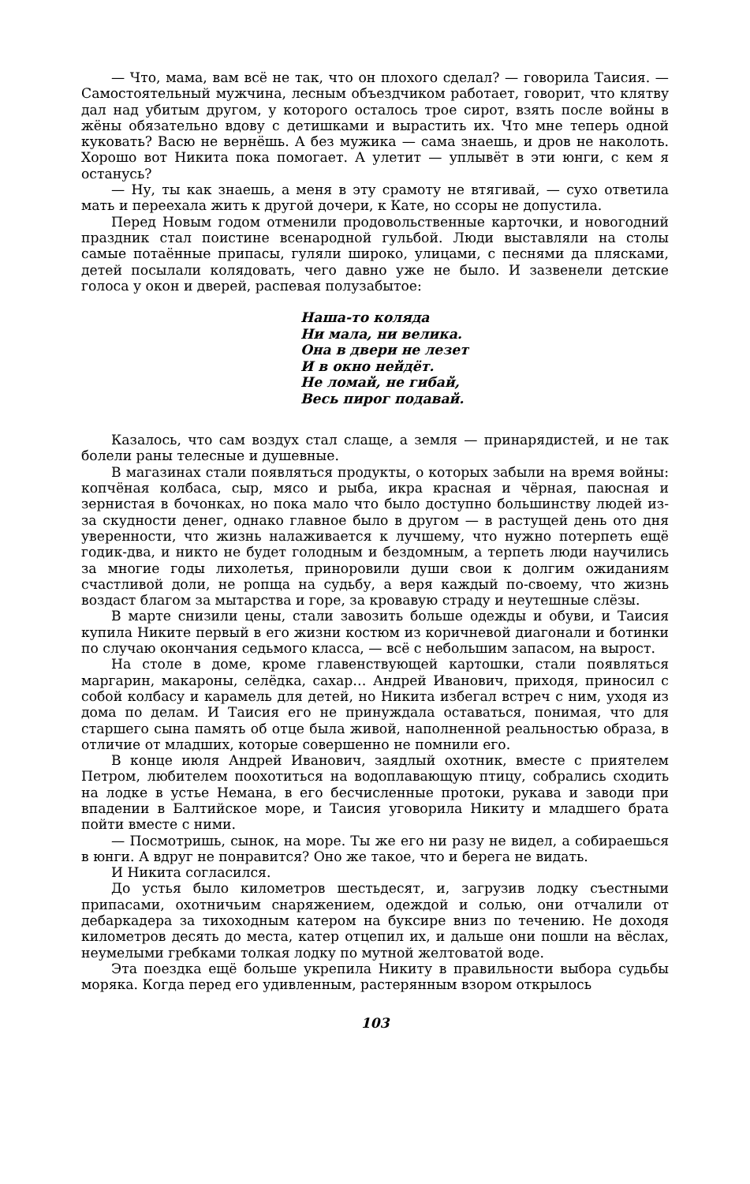— Что, мама, вам всё не так, что он плохого сделал? — говорила Таисия. — Самостоятельный мужчина, лесным объездчиком работает, говорит, что клятву дал над убитым другом, у которого осталось трое сирот, взять после войны в жёны обязательно вдову с детишками и вырастить их. Что мне теперь одной куковать? Васю не вернёшь. А без мужика — сама знаешь, и дров не наколоть. Хорошо вот Никита пока помогает. А улетит — уплывёт в эти юнги, с кем я останусь?
— Ну, ты как знаешь, а меня в эту срамоту не втягивай, — сухо ответила мать и переехала жить к другой дочери, к Кате, но ссоры не допустила.
Перед Новым годом отменили продовольственные карточки, и новогодний праздник стал поистине всенародной гульбой. Люди выставляли на столы самые потаённые припасы, гуляли широко, улицами, с песнями да плясками, детей посылали колядовать, чего давно уже не было. И зазвенели детские голоса у окон и дверей, распевая полузабытое:
Наша-то коляда
Ни мала, ни велика.
Она в двери не лезет
И в окно нейдёт.
Не ломай, не гибай,
Весь пирог подавай.
Казалось, что сам воздух стал слаще, а земля — принарядистей, и не так болели раны телесные и душевные.
В магазинах стали появляться продукты, о которых забыли на время войны: копчёная колбаса, сыр, мясо и рыба, икра красная и чёрная, паюсная и зернистая в бочонках, но пока мало что было доступно большинству людей из-за скудности денег, однако главное было в другом — в растущей день ото дня уверенности, что жизнь налаживается к лучшему, что нужно потерпеть ещё годик-два, и никто не будет голодным и бездомным, а терпеть люди научились за многие годы лихолетья, приноровили души свои к долгим ожиданиям счастливой доли, не ропща на судьбу, а веря каждый по-своему, что жизнь воздаст благом за мытарства и горе, за кровавую страду и неутешные слёзы.
В марте снизили цены, стали завозить больше одежды и обуви, и Таисия купила Никите первый в его жизни костюм из коричневой диагонали и ботинки по случаю окончания седьмого класса, — всё с небольшим запасом, на вырост.
На столе в доме, кроме главенствующей картошки, стали появляться маргарин, макароны, селёдка, сахар… Андрей Иванович, приходя, приносил с собой колбасу и карамель для детей, но Никита избегал встреч с ним, уходя из дома по делам. И Таисия его не принуждала оставаться, понимая, что для старшего сына память об отце была живой, наполненной реальностью образа, в отличие от младших, которые совершенно не помнили его.
В конце июля Андрей Иванович, заядлый охотник, вместе с приятелем Петром, любителем поохотиться на водоплавающую птицу, собрались сходить на лодке в устье Немана, в его бесчисленные протоки, рукава и заводи при впадении в Балтийское море, и Таисия уговорила Никиту и младшего брата пойти вместе с ними.
— Посмотришь, сынок, на море. Ты же его ни разу не видел, а собираешься в юнги. А вдруг не понравится? Оно же такое, что и берега не видать.
И Никита согласился.
До устья было километров шестьдесят, и, загрузив лодку съестными припасами, охотничьим снаряжением, одеждой и солью, они отчалили от дебаркадера за тихоходным катером на буксире вниз по течению. Не доходя километров десять до места, катер отцепил их, и дальше они пошли на вёслах, неумелыми гребками толкая лодку по мутной желтоватой воде.
Эта поездка ещё больше укрепила Никиту в правильности выбора судьбы моряка. Когда перед его удивленным, растерянным взором открылось
103